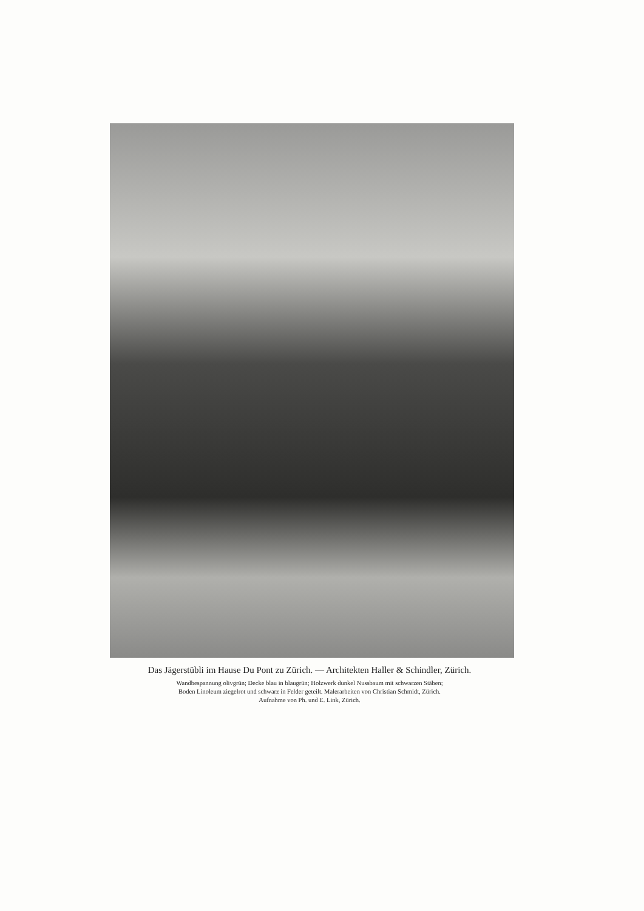Das Jägerstübli im Hause Du Pont zu Zürich. — Architekten Haller & Schindler, Zürich.
Wandbespannung olivgrün; Decke blau in blaugrün; Holzwerk dunkel Nussbaum mit schwarzen Stäben;
Boden Linoleum ziegelrot und schwarz in Felder geteilt. Malerarbeiten von Christian Schmidt, Zürich.
Aufnahme von Ph. und E. Link, Zürich.